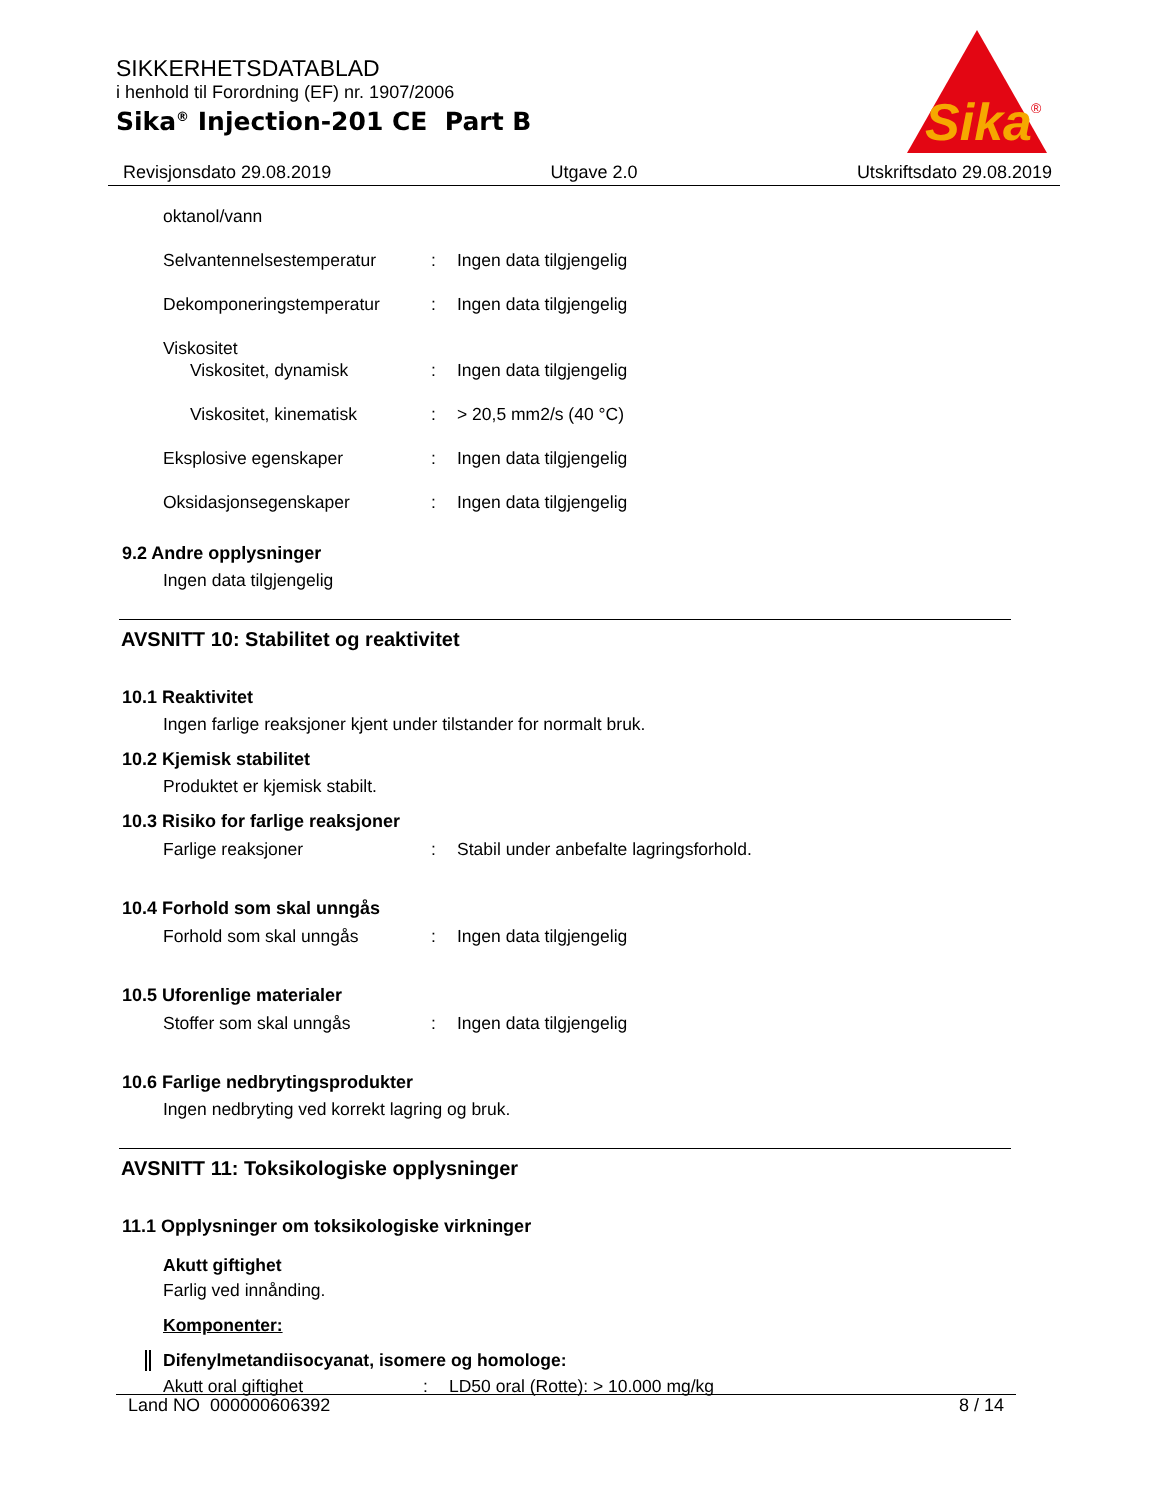SIKKERHETSDATABLAD
i henhold til Forordning (EF) nr. 1907/2006
Sika<sup>®</sup> Injection-201 CE Part B
Sika
®
Revisjonsdato 29.08.2019 Utgave 2.0 Utskriftsdato 29.08.2019
oktanol/vann
Selvantennelsestemperatur: Ingen data tilgjengelig
Dekomponeringstemperatur: Ingen data tilgjengelig
Viskositet
Viskositet, dynamisk: Ingen data tilgjengelig
Viskositet, kinematisk: > 20,5 mm2/s (40 °C)
Eksplosive egenskaper: Ingen data tilgjengelig
Oksidasjonsegenskaper: Ingen data tilgjengelig
9.2 Andre opplysninger
Ingen data tilgjengelig
AVSNITT 10: Stabilitet og reaktivitet
10.1 Reaktivitet
Ingen farlige reaksjoner kjent under tilstander for normalt bruk.
10.2 Kjemisk stabilitet
Produktet er kjemisk stabilt.
10.3 Risiko for farlige reaksjoner
Farlige reaksjoner: Stabil under anbefalte lagringsforhold.
10.4 Forhold som skal unngås
Forhold som skal unngås: Ingen data tilgjengelig
10.5 Uforenlige materialer
Stoffer som skal unngås: Ingen data tilgjengelig
10.6 Farlige nedbrytingsprodukter
Ingen nedbryting ved korrekt lagring og bruk.
AVSNITT 11: Toksikologiske opplysninger
11.1 Opplysninger om toksikologiske virkninger
Akutt giftighet
Farlig ved innånding.
Komponenter:
Difenylmetandiisocyanat, isomere og homologe:
Akutt oral giftighet: LD50 oral (Rotte): > 10.000 mg/kg
Land NO 000000606392 8 / 14